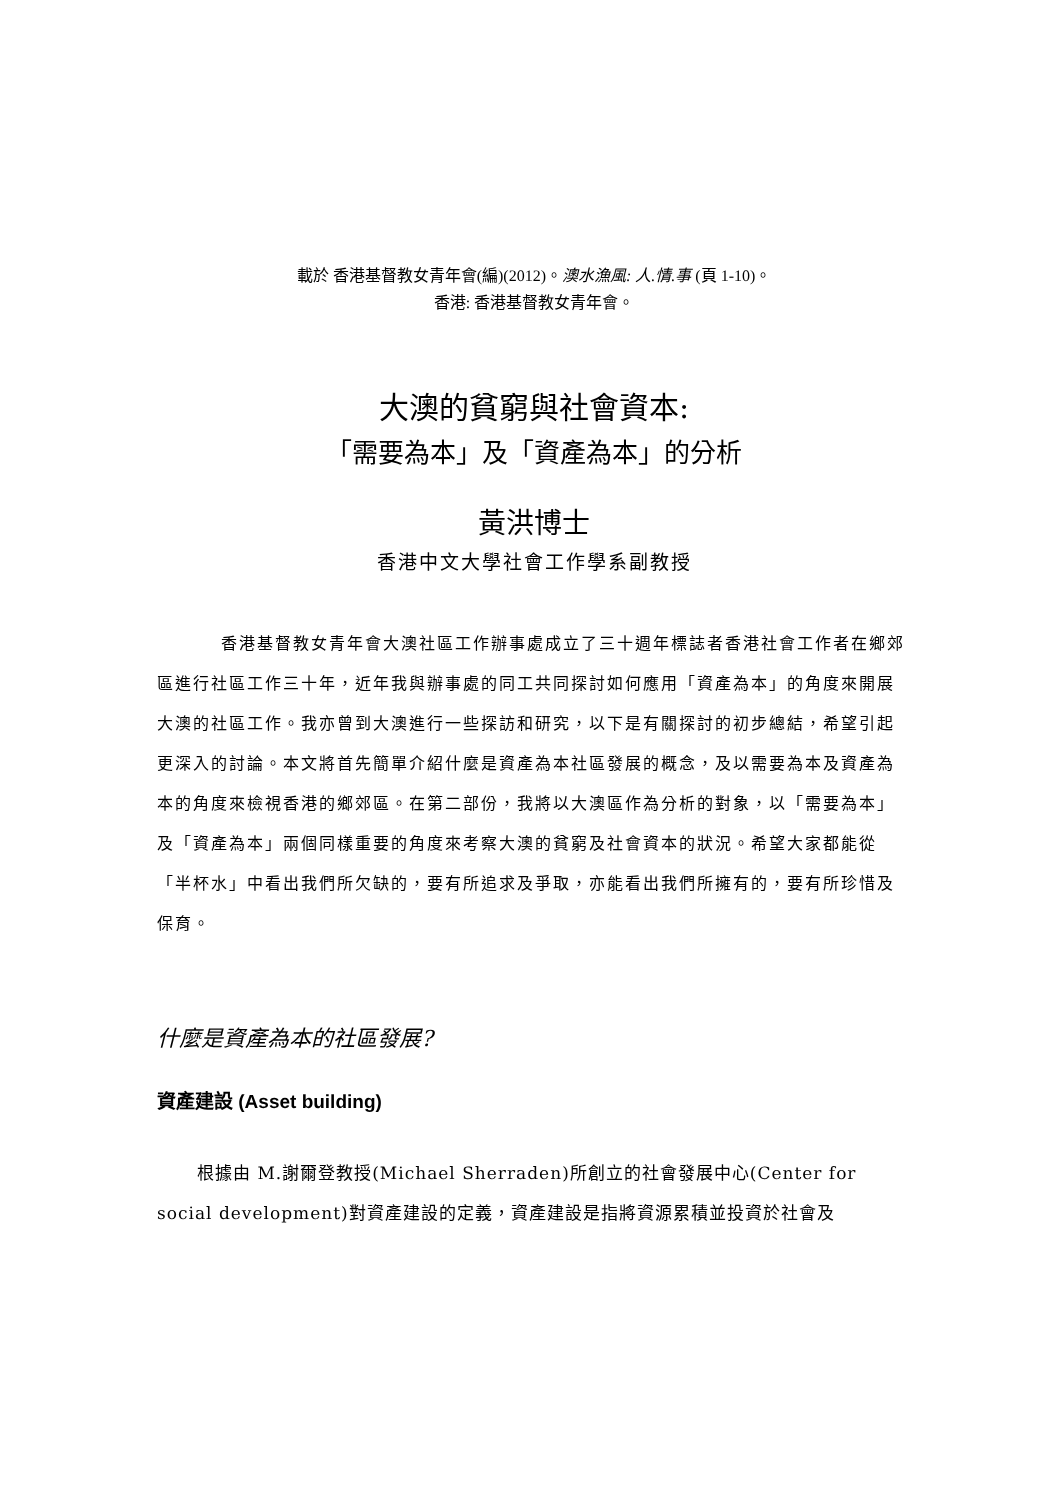載於 香港基督教女青年會(編)(2012)。澳水漁風: 人.情.事 (頁 1-10)。
香港: 香港基督教女青年會。
大澳的貧窮與社會資本:
「需要為本」及「資產為本」的分析
黃洪博士
香港中文大學社會工作學系副教授
香港基督教女青年會大澳社區工作辦事處成立了三十週年標誌者香港社會工作者在鄉郊區進行社區工作三十年，近年我與辦事處的同工共同探討如何應用「資產為本」的角度來開展大澳的社區工作。我亦曾到大澳進行一些探訪和研究，以下是有關探討的初步總結，希望引起更深入的討論。本文將首先簡單介紹什麼是資產為本社區發展的概念，及以需要為本及資產為本的角度來檢視香港的鄉郊區。在第二部份，我將以大澳區作為分析的對象，以「需要為本」及「資產為本」兩個同樣重要的角度來考察大澳的貧窮及社會資本的狀況。希望大家都能從「半杯水」中看出我們所欠缺的，要有所追求及爭取，亦能看出我們所擁有的，要有所珍惜及保育。
什麼是資產為本的社區發展?
資產建設 (Asset building)
根據由 M.謝爾登教授(Michael Sherraden)所創立的社會發展中心(Center for social development)對資產建設的定義，資產建設是指將資源累積並投資於社會及